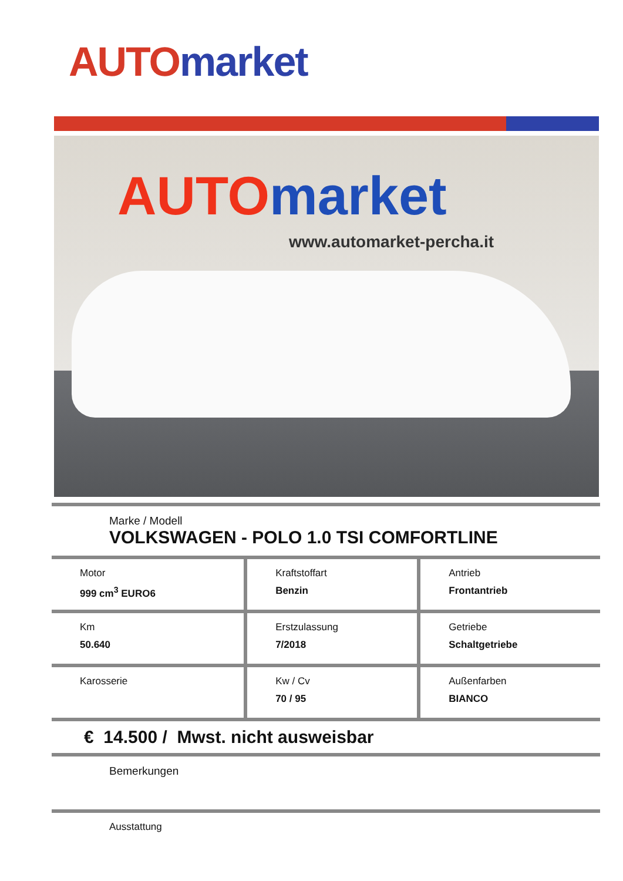AUTO market
AUTO market
www.automarket-percha.it
Marke / Modell
VOLKSWAGEN - POLO 1.0 TSI COMFORTLINE
| Motor 999 cm<sup>3</sup> EURO6 | Kraftstoffart Benzin | Antrieb Frontantrieb |
| Km 50.640 | Erstzulassung 7/2018 | Getriebe Schaltgetriebe |
| Karosserie | Kw / Cv 70 / 95 | Außenfarben BIANCO |
€ 14.500 / Mwst. nicht ausweisbar
Bemerkungen
Ausstattung